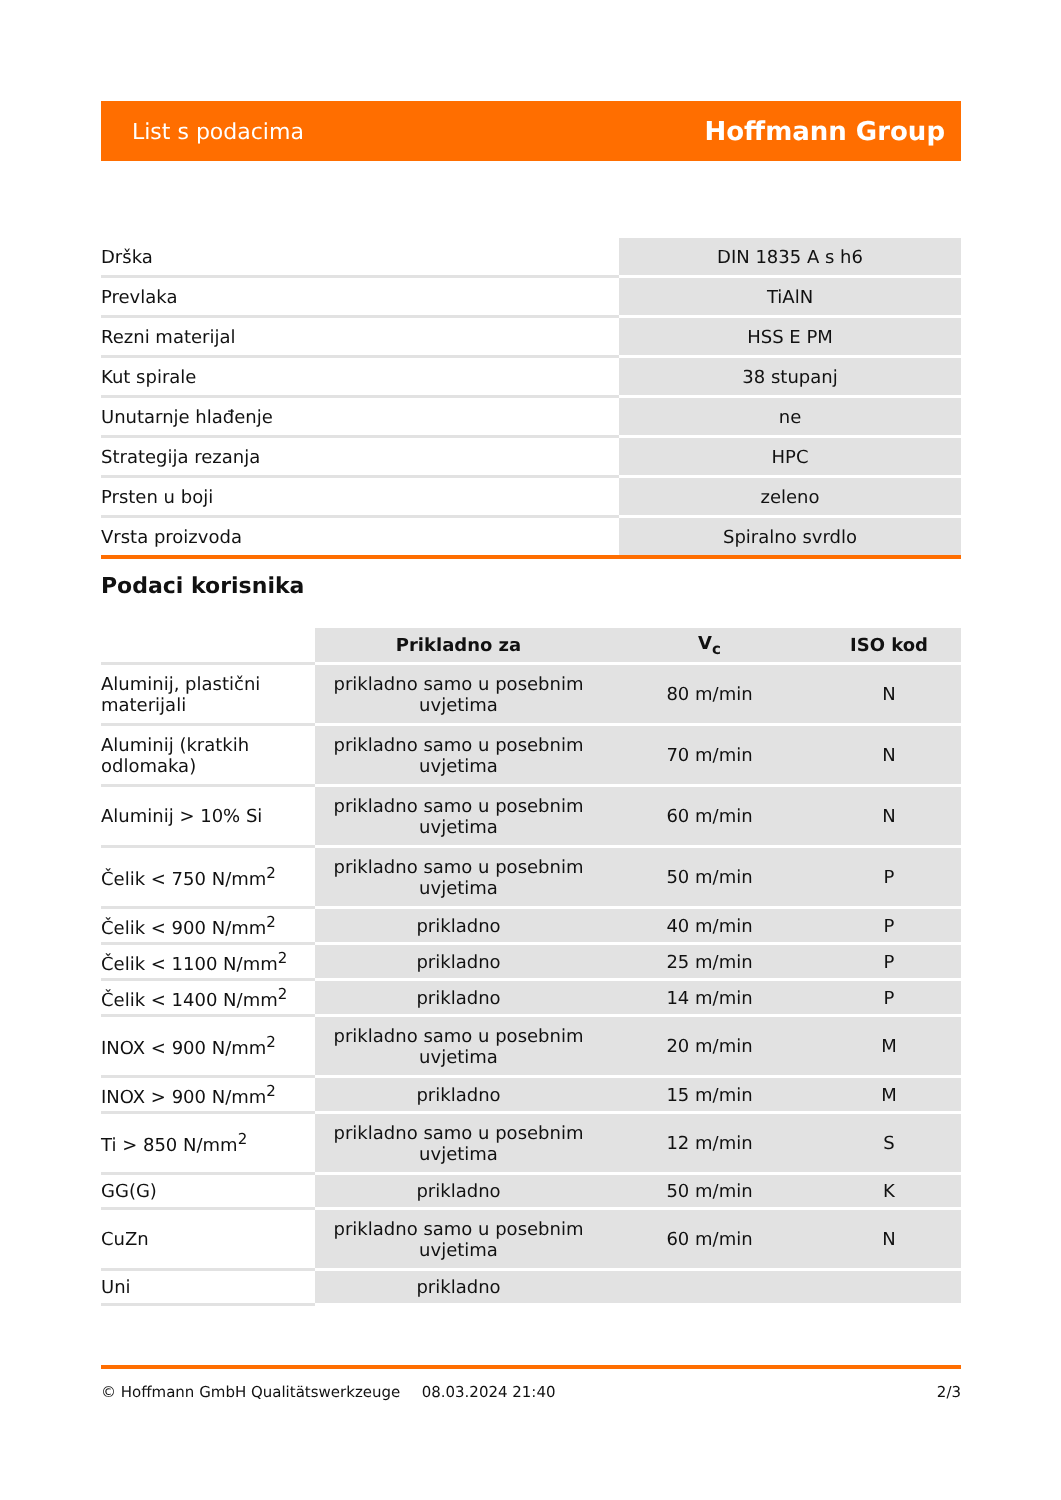List s podacima Hoffmann Group
| Drška | DIN 1835 A s h6 |
| Prevlaka | TiAlN |
| Rezni materijal | HSS E PM |
| Kut spirale | 38 stupanj |
| Unutarnje hlađenje | ne |
| Strategija rezanja | HPC |
| Prsten u boji | zeleno |
| Vrsta proizvoda | Spiralno svrdlo |
Podaci korisnika
| | Prikladno za | V<sub>c</sub> | ISO kod |
| --- | --- | --- | --- |
| Aluminij, plastični materijali | prikladno samo u posebnim uvjetima | 80 m/min | N |
| Aluminij (kratkih odlomaka) | prikladno samo u posebnim uvjetima | 70 m/min | N |
| Aluminij > 10% Si | prikladno samo u posebnim uvjetima | 60 m/min | N |
| Čelik < 750 N/mm<sup>2</sup> | prikladno samo u posebnim uvjetima | 50 m/min | P |
| Čelik < 900 N/mm<sup>2</sup> | prikladno | 40 m/min | P |
| Čelik < 1100 N/mm<sup>2</sup> | prikladno | 25 m/min | P |
| Čelik < 1400 N/mm<sup>2</sup> | prikladno | 14 m/min | P |
| INOX < 900 N/mm<sup>2</sup> | prikladno samo u posebnim uvjetima | 20 m/min | M |
| INOX > 900 N/mm<sup>2</sup> | prikladno | 15 m/min | M |
| Ti > 850 N/mm<sup>2</sup> | prikladno samo u posebnim uvjetima | 12 m/min | S |
| GG(G) | prikladno | 50 m/min | K |
| CuZn | prikladno samo u posebnim uvjetima | 60 m/min | N |
| Uni | prikladno | | |
© Hoffmann GmbH Qualitätswerkzeuge 08.03.2024 21:40 2/3